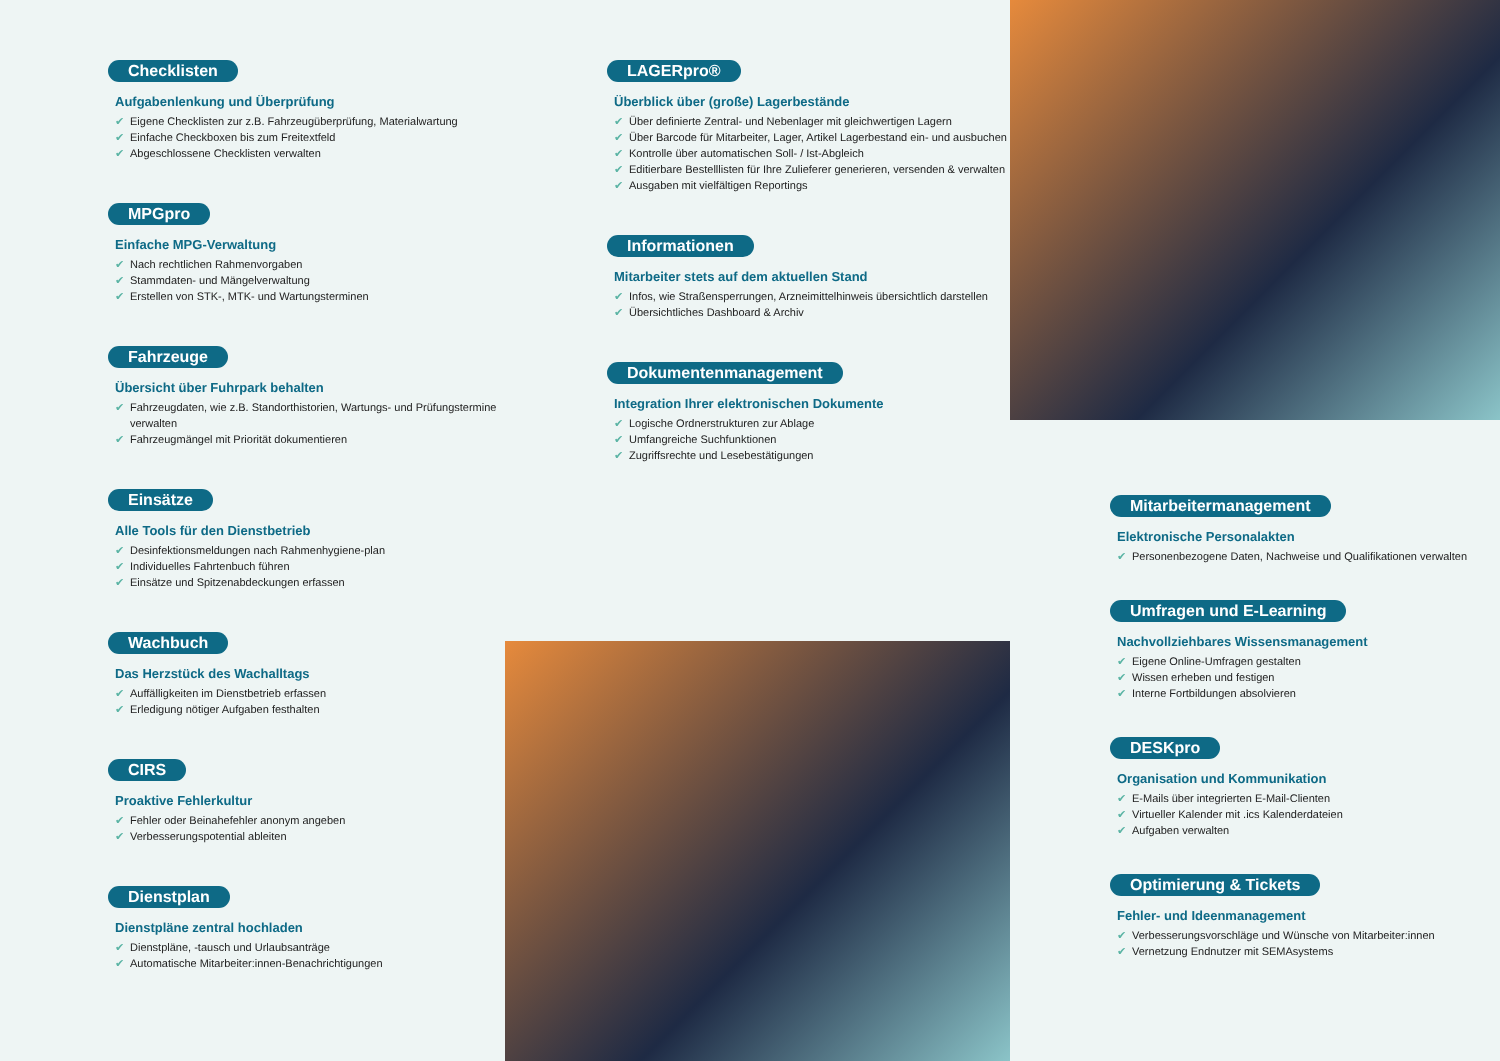Checklisten
Aufgabenlenkung und Überprüfung
✔ Eigene Checklisten zur z.B. Fahrzeugüberprüfung, Materialwartung
✔ Einfache Checkboxen bis zum Freitextfeld
✔ Abgeschlossene Checklisten verwalten
MPGpro
Einfache MPG-Verwaltung
✔ Nach rechtlichen Rahmenvorgaben
✔ Stammdaten- und Mängelverwaltung
✔ Erstellen von STK-, MTK- und Wartungsterminen
Fahrzeuge
Übersicht über Fuhrpark behalten
✔ Fahrzeugdaten, wie z.B. Standorthistorien, Wartungs- und Prüfungstermine verwalten
✔ Fahrzeugmängel mit Priorität dokumentieren
Einsätze
Alle Tools für den Dienstbetrieb
✔ Desinfektionsmeldungen nach Rahmenhygiene-plan
✔ Individuelles Fahrtenbuch führen
✔ Einsätze und Spitzenabdeckungen erfassen
Wachbuch
Das Herzstück des Wachalltags
✔ Auffälligkeiten im Dienstbetrieb erfassen
✔ Erledigung nötiger Aufgaben festhalten
CIRS
Proaktive Fehlerkultur
✔ Fehler oder Beinahefehler anonym angeben
✔ Verbesserungspotential ableiten
Dienstplan
Dienstpläne zentral hochladen
✔ Dienstpläne, -tausch und Urlaubsanträge
✔ Automatische Mitarbeiter:innen-Benachrichtigungen
LAGERpro®
Überblick über (große) Lagerbestände
✔ Über definierte Zentral- und Nebenlager mit gleichwertigen Lagern
✔ Über Barcode für Mitarbeiter, Lager, Artikel Lagerbestand ein- und ausbuchen
✔ Kontrolle über automatischen Soll- / Ist-Abgleich
✔ Editierbare Bestelllisten für Ihre Zulieferer generieren, versenden & verwalten
✔ Ausgaben mit vielfältigen Reportings
Informationen
Mitarbeiter stets auf dem aktuellen Stand
✔ Infos, wie Straßensperrungen, Arzneimittelhinweis übersichtlich darstellen
✔ Übersichtliches Dashboard & Archiv
Dokumentenmanagement
Integration Ihrer elektronischen Dokumente
✔ Logische Ordnerstrukturen zur Ablage
✔ Umfangreiche Suchfunktionen
✔ Zugriffsrechte und Lesebestätigungen
Mitarbeitermanagement
Elektronische Personalakten
✔ Personenbezogene Daten, Nachweise und Qualifikationen verwalten
Umfragen und E-Learning
Nachvollziehbares Wissensmanagement
✔ Eigene Online-Umfragen gestalten
✔ Wissen erheben und festigen
✔ Interne Fortbildungen absolvieren
DESKpro
Organisation und Kommunikation
✔ E-Mails über integrierten E-Mail-Clienten
✔ Virtueller Kalender mit .ics Kalenderdateien
✔ Aufgaben verwalten
Optimierung & Tickets
Fehler- und Ideenmanagement
✔ Verbesserungsvorschläge und Wünsche von Mitarbeiter:innen
✔ Vernetzung Endnutzer mit SEMAsystems